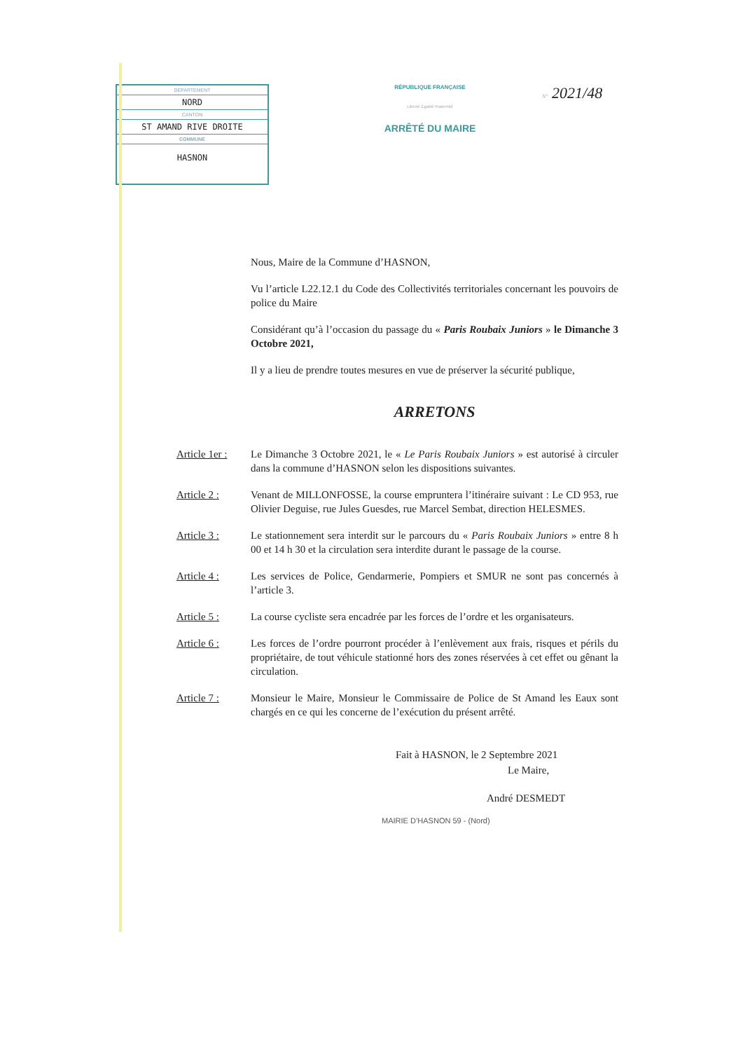DEPARTEMENT
NORD
CANTON
ST AMAND RIVE DROITE
COMMUNE
HASNON
RÉPUBLIQUE FRANÇAISE
Liberté Égalité Fraternité
ARRÊTÉ DU MAIRE
N° 2021/48
Nous, Maire de la Commune d’HASNON,
Vu l’article L22.12.1 du Code des Collectivités territoriales concernant les pouvoirs de police du Maire
Considérant qu’à l’occasion du passage du « Paris Roubaix Juniors » le Dimanche 3 Octobre 2021,
Il y a lieu de prendre toutes mesures en vue de préserver la sécurité publique,
ARRETONS
Article 1er : Le Dimanche 3 Octobre 2021, le « Le Paris Roubaix Juniors » est autorisé à circuler dans la commune d’HASNON selon les dispositions suivantes.
Article 2 : Venant de MILLONFOSSE, la course empruntera l’itinéraire suivant : Le CD 953, rue Olivier Deguise, rue Jules Guesdes, rue Marcel Sembat, direction HELESMES.
Article 3 : Le stationnement sera interdit sur le parcours du « Paris Roubaix Juniors » entre 8 h 00 et 14 h 30 et la circulation sera interdite durant le passage de la course.
Article 4 : Les services de Police, Gendarmerie, Pompiers et SMUR ne sont pas concernés à l’article 3.
Article 5 : La course cycliste sera encadrée par les forces de l’ordre et les organisateurs.
Article 6 : Les forces de l’ordre pourront procéder à l’enlèvement aux frais, risques et périls du propriétaire, de tout véhicule stationné hors des zones réservées à cet effet ou gênant la circulation.
Article 7 : Monsieur le Maire, Monsieur le Commissaire de Police de St Amand les Eaux sont chargés en ce qui les concerne de l’exécution du présent arrêté.
Fait à HASNON, le 2 Septembre 2021
Le Maire,
André DESMEDT
MAIRIE D’HASNON 59 - (Nord)